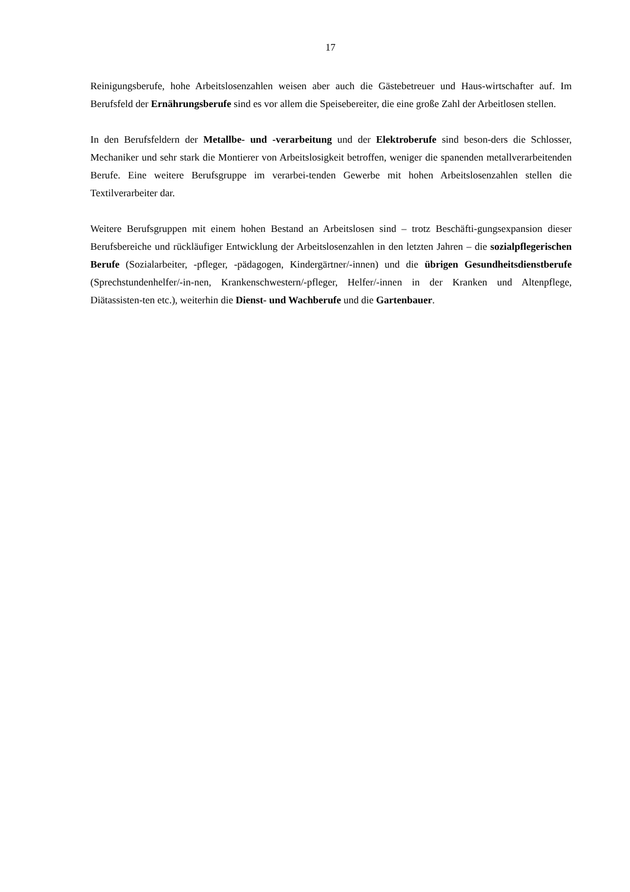17
Reinigungsberufe, hohe Arbeitslosenzahlen weisen aber auch die Gästebetreuer und Haus-wirtschafter auf. Im Berufsfeld der Ernährungsberufe sind es vor allem die Speisebereiter, die eine große Zahl der Arbeitlosen stellen.
In den Berufsfeldern der Metallbe- und -verarbeitung und der Elektroberufe sind beson-ders die Schlosser, Mechaniker und sehr stark die Montierer von Arbeitslosigkeit betroffen, weniger die spanenden metallverarbeitenden Berufe. Eine weitere Berufsgruppe im verarbei-tenden Gewerbe mit hohen Arbeitslosenzahlen stellen die Textilverarbeiter dar.
Weitere Berufsgruppen mit einem hohen Bestand an Arbeitslosen sind – trotz Beschäfti-gungsexpansion dieser Berufsbereiche und rückläufiger Entwicklung der Arbeitslosenzahlen in den letzten Jahren – die sozialpflegerischen Berufe (Sozialarbeiter, -pfleger, -pädagogen, Kindergärtner/-innen) und die übrigen Gesundheitsdienstberufe (Sprechstundenhelfer/-in-nen, Krankenschwestern/-pfleger, Helfer/-innen in der Kranken und Altenpflege, Diätassisten-ten etc.), weiterhin die Dienst- und Wachberufe und die Gartenbauer.